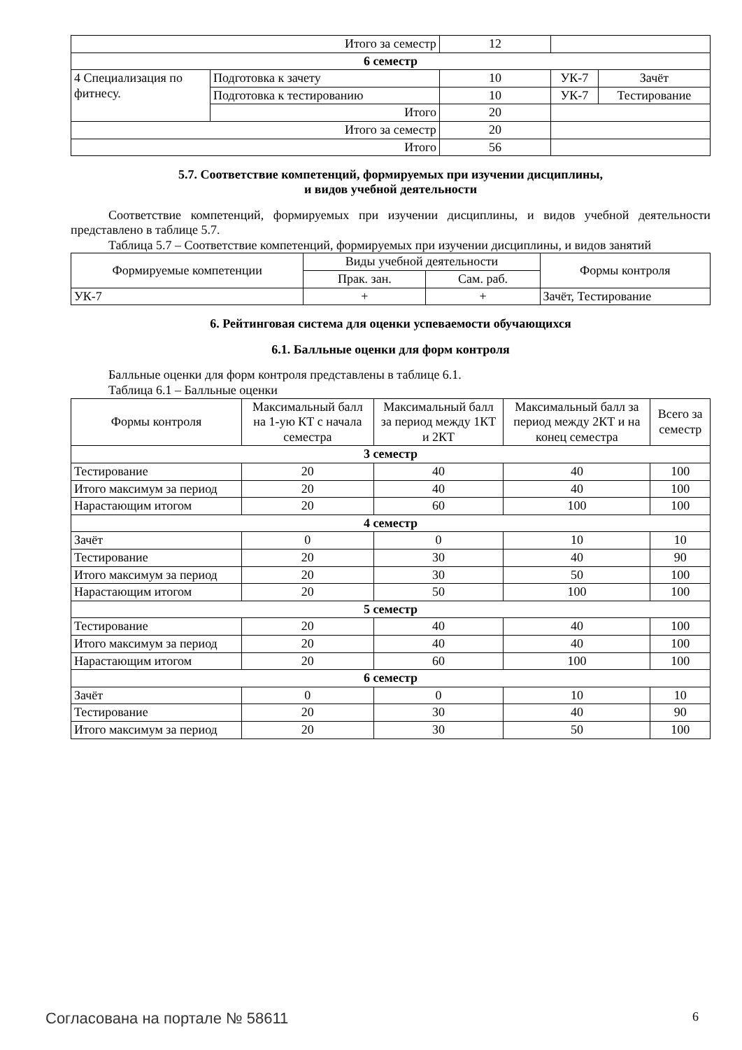| Итого за семестр | | 12 | | |
| 6 семестр | | | | |
| 4 Специализация по фитнесу. | Подготовка к зачету | 10 | УК-7 | Зачёт |
| | Подготовка к тестированию | 10 | УК-7 | Тестирование |
| | Итого | 20 | | |
| Итого за семестр | | 20 | | |
| Итого | | 56 | | |
5.7. Соответствие компетенций, формируемых при изучении дисциплины,
и видов учебной деятельности
Соответствие компетенций, формируемых при изучении дисциплины, и видов учебной деятельности представлено в таблице 5.7.
Таблица 5.7 – Соответствие компетенций, формируемых при изучении дисциплины, и видов занятий
| Формируемые компетенции | Виды учебной деятельности | | Формы контроля |
| --- | --- | --- | --- |
| | Прак. зан. | Сам. раб. | |
| УК-7 | + | + | Зачёт, Тестирование |
6. Рейтинговая система для оценки успеваемости обучающихся
6.1. Балльные оценки для форм контроля
Балльные оценки для форм контроля представлены в таблице 6.1.
Таблица 6.1 – Балльные оценки
| Формы контроля | Максимальный балл на 1-ую КТ с начала семестра | Максимальный балл за период между 1КТ и 2КТ | Максимальный балл за период между 2КТ и на конец семестра | Всего за семестр |
| --- | --- | --- | --- | --- |
| 3 семестр | | | | |
| Тестирование | 20 | 40 | 40 | 100 |
| Итого максимум за период | 20 | 40 | 40 | 100 |
| Нарастающим итогом | 20 | 60 | 100 | 100 |
| 4 семестр | | | | |
| Зачёт | 0 | 0 | 10 | 10 |
| Тестирование | 20 | 30 | 40 | 90 |
| Итого максимум за период | 20 | 30 | 50 | 100 |
| Нарастающим итогом | 20 | 50 | 100 | 100 |
| 5 семестр | | | | |
| Тестирование | 20 | 40 | 40 | 100 |
| Итого максимум за период | 20 | 40 | 40 | 100 |
| Нарастающим итогом | 20 | 60 | 100 | 100 |
| 6 семестр | | | | |
| Зачёт | 0 | 0 | 10 | 10 |
| Тестирование | 20 | 30 | 40 | 90 |
| Итого максимум за период | 20 | 30 | 50 | 100 |
Согласована на портале № 58611 6